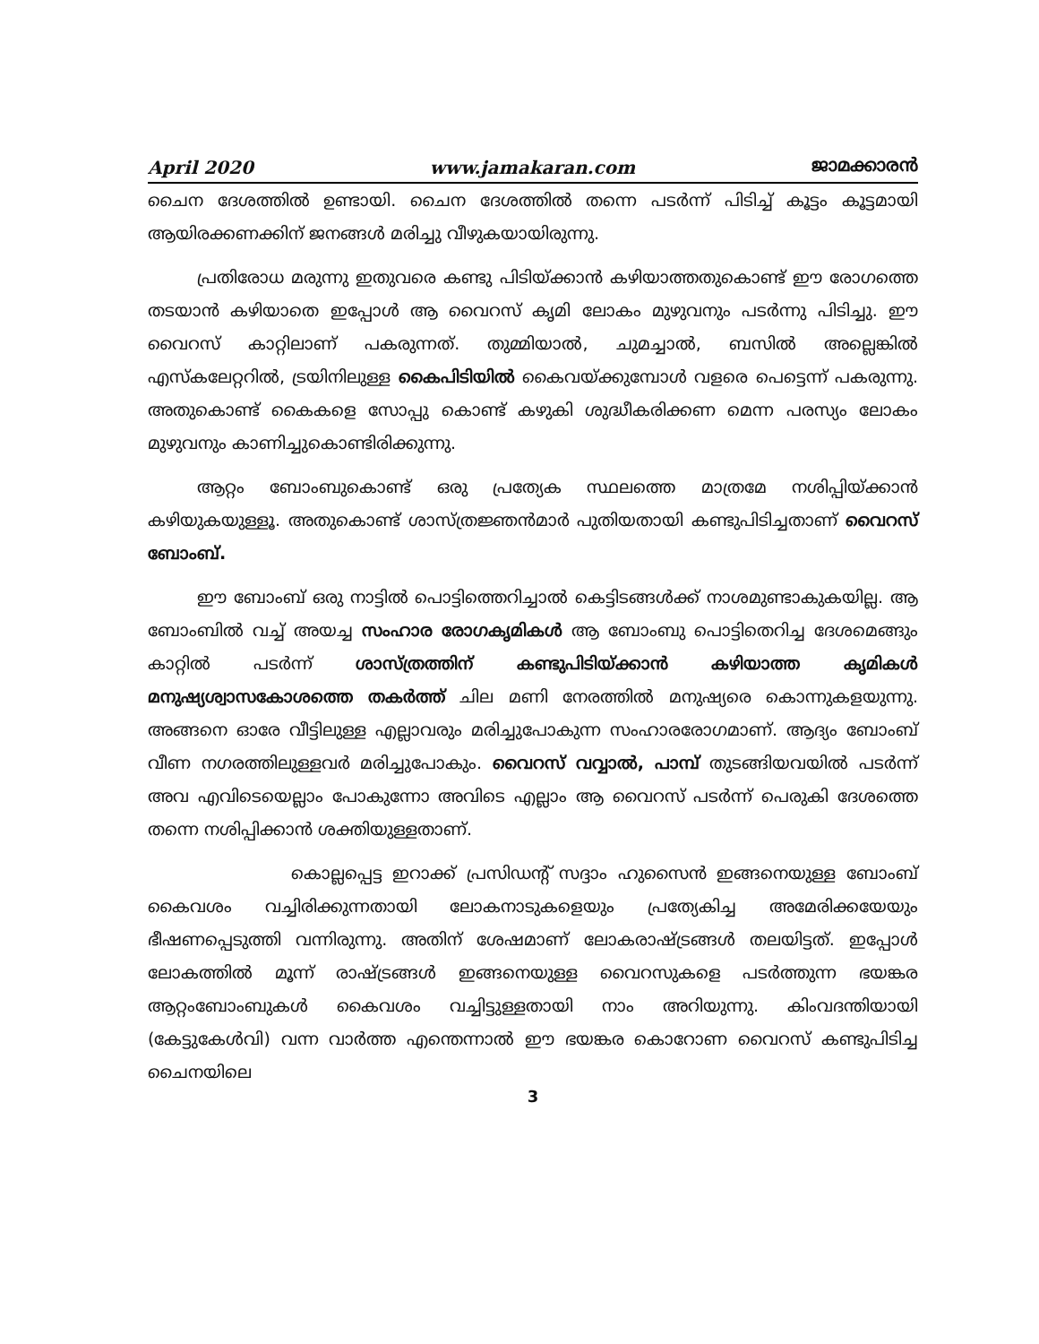April 2020 www.jamakaran.com ജാമക്കാരൻ
ചൈന ദേശത്തിൽ ഉണ്ടായി. ചൈന ദേശത്തിൽ തന്നെ പടർന്ന് പിടിച്ച് കൂട്ടം കൂട്ടമായി ആയിരക്കണക്കിന് ജനങ്ങൾ മരിച്ചു വീഴുകയായിരുന്നു.
പ്രതിരോധ മരുന്നു ഇതുവരെ കണ്ടു പിടിയ്ക്കാൻ കഴിയാത്തതുകൊണ്ട് ഈ രോഗത്തെ തടയാൻ കഴിയാതെ ഇപ്പോൾ ആ വൈറസ് കൃമി ലോകം മുഴുവനും പടർന്നു പിടിച്ചു. ഈ വൈറസ് കാറ്റിലാണ് പകരുന്നത്. തുമ്മിയാൽ, ചുമച്ചാൽ, ബസിൽ അല്ലെങ്കിൽ എസ്കലേറ്ററിൽ, ട്രയിനിലുള്ള കൈപിടിയിൽ കൈവയ്ക്കുമ്പോൾ വളരെ പെട്ടെന്ന് പകരുന്നു. അതുകൊണ്ട് കൈകളെ സോപ്പു കൊണ്ട് കഴുകി ശുദ്ധീകരിക്കണ മെന്ന പരസ്യം ലോകം മുഴുവനും കാണിച്ചുകൊണ്ടിരിക്കുന്നു.
ആറ്റം ബോംബുകൊണ്ട് ഒരു പ്രത്യേക സ്ഥലത്തെ മാത്രമേ നശിപ്പിയ്ക്കാൻ കഴിയുകയുള്ളൂ. അതുകൊണ്ട് ശാസ്ത്രജ്ഞൻമാർ പുതിയതായി കണ്ടുപിടിച്ചതാണ് വൈറസ് ബോംബ്.
ഈ ബോംബ് ഒരു നാട്ടിൽ പൊട്ടിത്തെറിച്ചാൽ കെട്ടിടങ്ങൾക്ക് നാശമുണ്ടാകുകയില്ല. ആ ബോംബിൽ വച്ച് അയച്ച സംഹാര രോഗകൃമികൾ ആ ബോംബു പൊട്ടിതെറിച്ച ദേശമെങ്ങും കാറ്റിൽ പടർന്ന് ശാസ്ത്രത്തിന് കണ്ടുപിടിയ്ക്കാൻ കഴിയാത്ത കൃമികൾ മനുഷ്യശ്വാസകോശത്തെ തകർത്ത് ചില മണി നേരത്തിൽ മനുഷ്യരെ കൊന്നുകളയുന്നു. അങ്ങനെ ഓരേ വീട്ടിലുള്ള എല്ലാവരും മരിച്ചുപോകുന്ന സംഹാരരോഗമാണ്. ആദ്യം ബോംബ് വീണ നഗരത്തിലുള്ളവർ മരിച്ചുപോകും. വൈറസ് വവ്വാൽ, പാമ്പ് തുടങ്ങിയവയിൽ പടർന്ന് അവ എവിടെയെല്ലാം പോകുന്നോ അവിടെ എല്ലാം ആ വൈറസ് പടർന്ന് പെരുകി ദേശത്തെ തന്നെ നശിപ്പിക്കാൻ ശക്തിയുള്ളതാണ്.
കൊല്ലപ്പെട്ട ഇറാക്ക് പ്രസിഡന്റ് സദ്ദാം ഹുസൈൻ ഇങ്ങനെയുള്ള ബോംബ് കൈവശം വച്ചിരിക്കുന്നതായി ലോകനാടുകളെയും പ്രത്യേകിച്ച അമേരിക്കയേയും ഭീഷണപ്പെടുത്തി വന്നിരുന്നു. അതിന് ശേഷമാണ് ലോകരാഷ്ട്രങ്ങൾ തലയിട്ടത്. ഇപ്പോൾ ലോകത്തിൽ മൂന്ന് രാഷ്ട്രങ്ങൾ ഇങ്ങനെയുള്ള വൈറസുകളെ പടർത്തുന്ന ഭയങ്കര ആറ്റംബോംബുകൾ കൈവശം വച്ചിട്ടുള്ളതായി നാം അറിയുന്നു. കിംവദന്തിയായി (കേട്ടുകേൾവി) വന്ന വാർത്ത എന്തെന്നാൽ ഈ ഭയങ്കര കൊറോണ വൈറസ് കണ്ടുപിടിച്ച ചൈനയിലെ
3